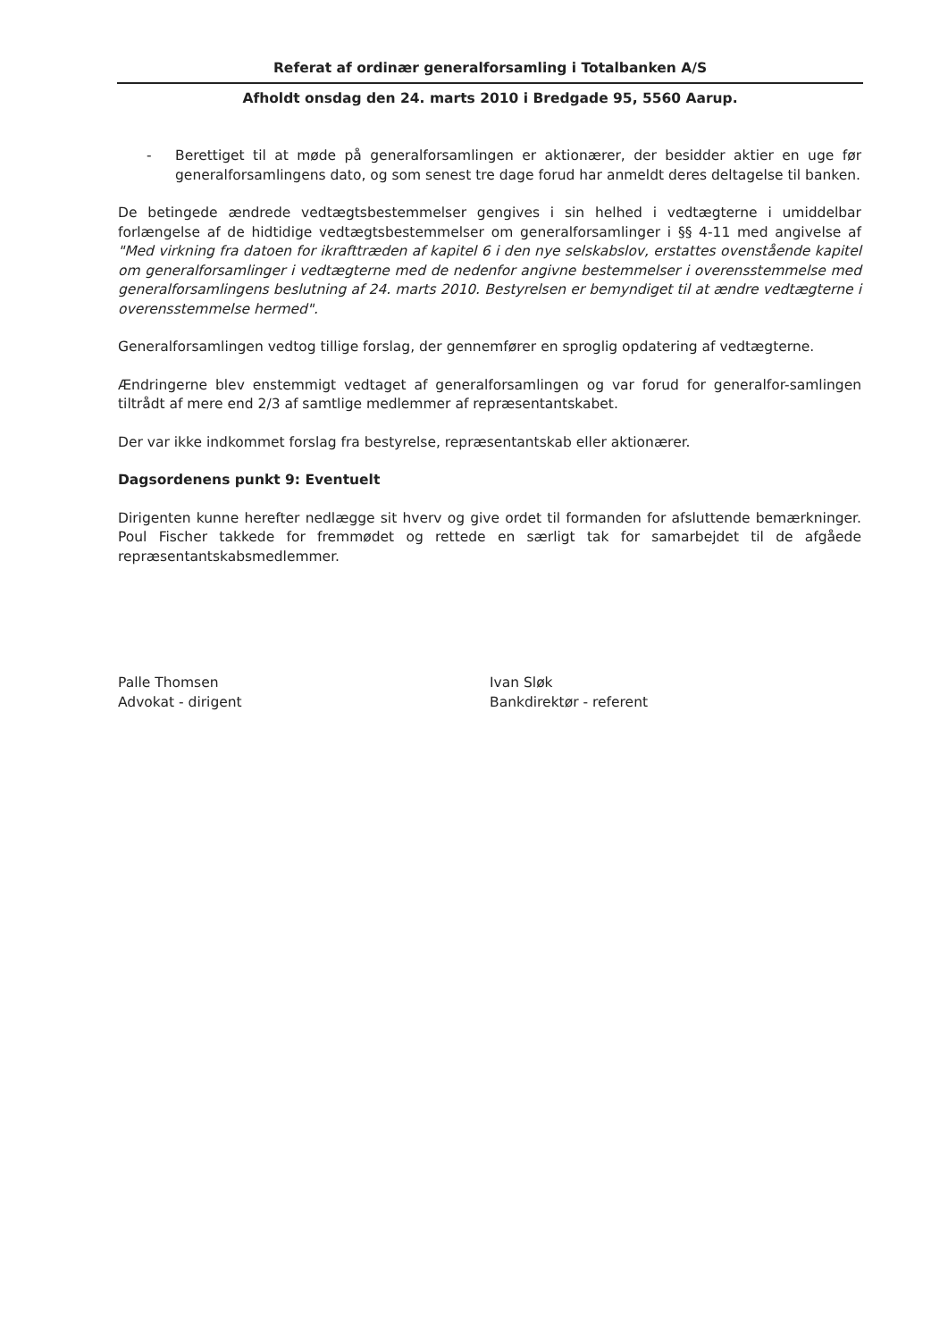Referat af ordinær generalforsamling i Totalbanken A/S
Afholdt onsdag den 24. marts 2010 i Bredgade 95, 5560 Aarup.
- Berettiget til at møde på generalforsamlingen er aktionærer, der besidder aktier en uge før generalforsamlingens dato, og som senest tre dage forud har anmeldt deres deltagelse til banken.
De betingede ændrede vedtægtsbestemmelser gengives i sin helhed i vedtægterne i umiddelbar forlængelse af de hidtidige vedtægtsbestemmelser om generalforsamlinger i §§ 4-11 med angivelse af "Med virkning fra datoen for ikrafttræden af kapitel 6 i den nye selskabslov, erstattes ovenstående kapitel om generalforsamlinger i vedtægterne med de nedenfor angivne bestemmelser i overensstemmelse med generalforsamlingens beslutning af 24. marts 2010. Bestyrelsen er bemyndiget til at ændre vedtægterne i overensstemmelse hermed".
Generalforsamlingen vedtog tillige forslag, der gennemfører en sproglig opdatering af vedtægterne.
Ændringerne blev enstemmigt vedtaget af generalforsamlingen og var forud for generalfor-samlingen tiltrådt af mere end 2/3 af samtlige medlemmer af repræsentantskabet.
Der var ikke indkommet forslag fra bestyrelse, repræsentantskab eller aktionærer.
Dagsordenens punkt 9: Eventuelt
Dirigenten kunne herefter nedlægge sit hverv og give ordet til formanden for afsluttende bemærkninger. Poul Fischer takkede for fremmødet og rettede en særligt tak for samarbejdet til de afgåede repræsentantskabsmedlemmer.
Palle Thomsen
Advokat - dirigent
Ivan Sløk
Bankdirektør - referent